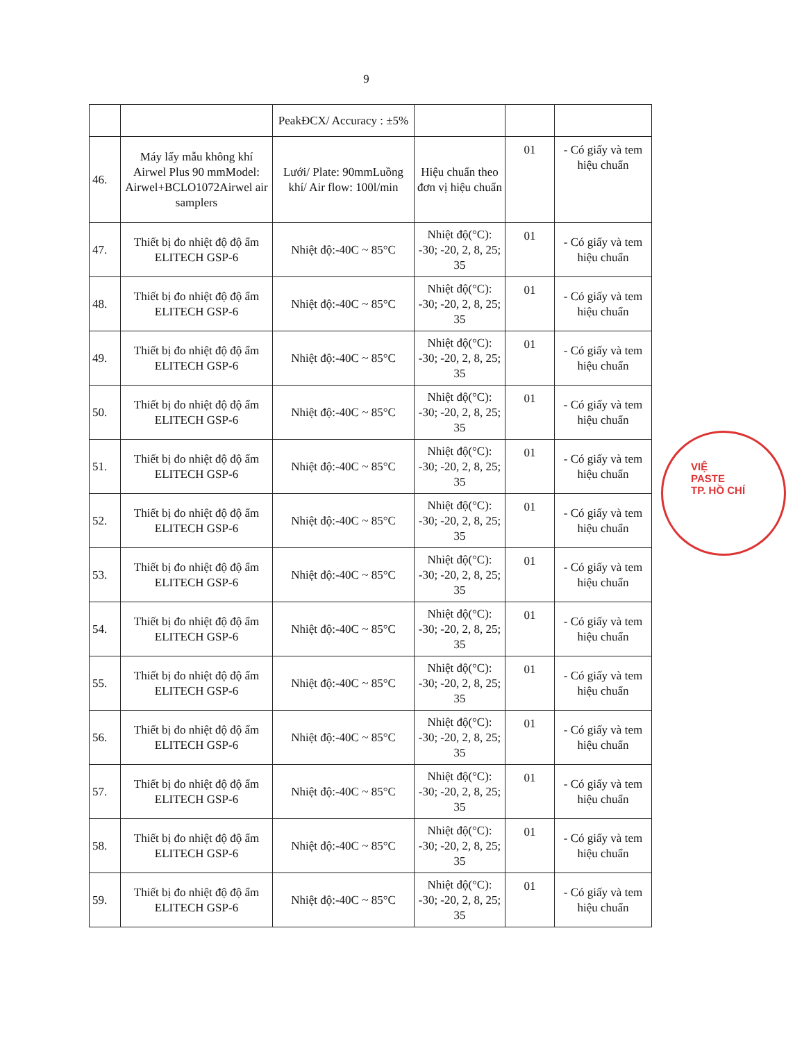9
| | | PeakĐCX/ Accuracy : ±5% | | | |
| 46. | Máy lấy mẫu không khí Airwel Plus 90 mmModel: Airwel+BCLO1072Airwel air samplers | Lưới/ Plate: 90mmLuồng khí/ Air flow: 100l/min | Hiệu chuẩn theo đơn vị hiệu chuẩn | 01 | - Có giấy và tem hiệu chuẩn |
| 47. | Thiết bị đo nhiệt độ độ ẩm ELITECH GSP-6 | Nhiệt độ:-40C ~ 85°C | Nhiệt độ(°C): -30; -20, 2, 8, 25; 35 | 01 | - Có giấy và tem hiệu chuẩn |
| 48. | Thiết bị đo nhiệt độ độ ẩm ELITECH GSP-6 | Nhiệt độ:-40C ~ 85°C | Nhiệt độ(°C): -30; -20, 2, 8, 25; 35 | 01 | - Có giấy và tem hiệu chuẩn |
| 49. | Thiết bị đo nhiệt độ độ ẩm ELITECH GSP-6 | Nhiệt độ:-40C ~ 85°C | Nhiệt độ(°C): -30; -20, 2, 8, 25; 35 | 01 | - Có giấy và tem hiệu chuẩn |
| 50. | Thiết bị đo nhiệt độ độ ẩm ELITECH GSP-6 | Nhiệt độ:-40C ~ 85°C | Nhiệt độ(°C): -30; -20, 2, 8, 25; 35 | 01 | - Có giấy và tem hiệu chuẩn |
| 51. | Thiết bị đo nhiệt độ độ ẩm ELITECH GSP-6 | Nhiệt độ:-40C ~ 85°C | Nhiệt độ(°C): -30; -20, 2, 8, 25; 35 | 01 | - Có giấy và tem hiệu chuẩn |
| 52. | Thiết bị đo nhiệt độ độ ẩm ELITECH GSP-6 | Nhiệt độ:-40C ~ 85°C | Nhiệt độ(°C): -30; -20, 2, 8, 25; 35 | 01 | - Có giấy và tem hiệu chuẩn |
| 53. | Thiết bị đo nhiệt độ độ ẩm ELITECH GSP-6 | Nhiệt độ:-40C ~ 85°C | Nhiệt độ(°C): -30; -20, 2, 8, 25; 35 | 01 | - Có giấy và tem hiệu chuẩn |
| 54. | Thiết bị đo nhiệt độ độ ẩm ELITECH GSP-6 | Nhiệt độ:-40C ~ 85°C | Nhiệt độ(°C): -30; -20, 2, 8, 25; 35 | 01 | - Có giấy và tem hiệu chuẩn |
| 55. | Thiết bị đo nhiệt độ độ ẩm ELITECH GSP-6 | Nhiệt độ:-40C ~ 85°C | Nhiệt độ(°C): -30; -20, 2, 8, 25; 35 | 01 | - Có giấy và tem hiệu chuẩn |
| 56. | Thiết bị đo nhiệt độ độ ẩm ELITECH GSP-6 | Nhiệt độ:-40C ~ 85°C | Nhiệt độ(°C): -30; -20, 2, 8, 25; 35 | 01 | - Có giấy và tem hiệu chuẩn |
| 57. | Thiết bị đo nhiệt độ độ ẩm ELITECH GSP-6 | Nhiệt độ:-40C ~ 85°C | Nhiệt độ(°C): -30; -20, 2, 8, 25; 35 | 01 | - Có giấy và tem hiệu chuẩn |
| 58. | Thiết bị đo nhiệt độ độ ẩm ELITECH GSP-6 | Nhiệt độ:-40C ~ 85°C | Nhiệt độ(°C): -30; -20, 2, 8, 25; 35 | 01 | - Có giấy và tem hiệu chuẩn |
| 59. | Thiết bị đo nhiệt độ độ ẩm ELITECH GSP-6 | Nhiệt độ:-40C ~ 85°C | Nhiệt độ(°C): -30; -20, 2, 8, 25; 35 | 01 | - Có giấy và tem hiệu chuẩn |
VIỆ
PASTE
TP. HỒ CHÍ